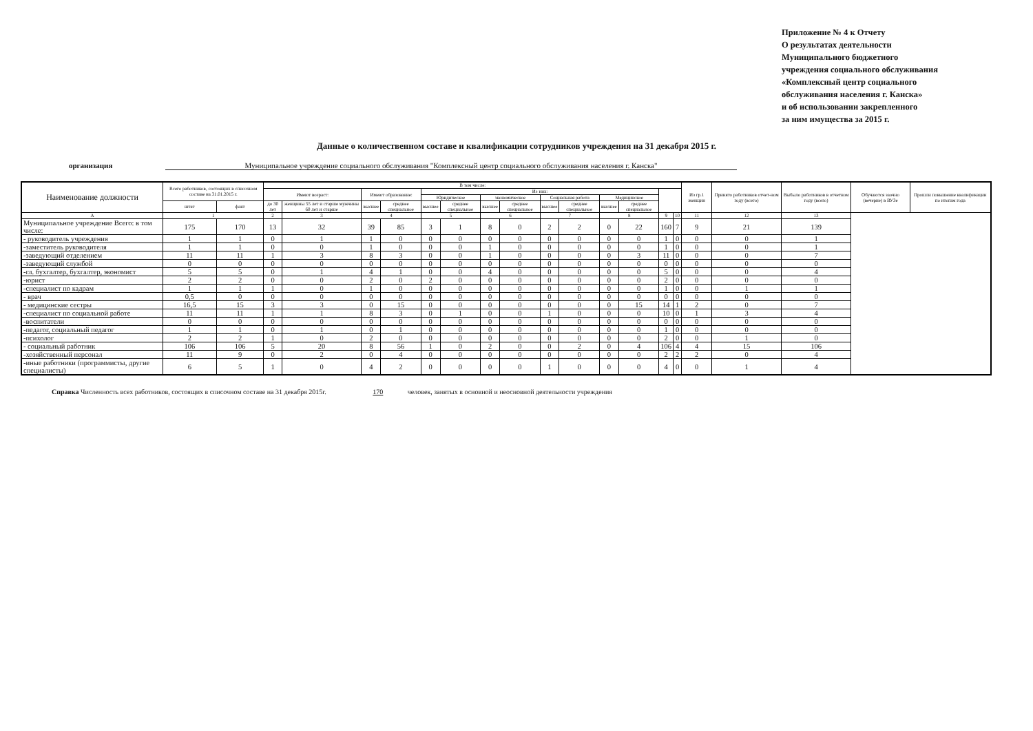Приложение № 4 к Отчету
О результатах деятельности
Муниципального бюджетного
учреждения социального обслуживания
«Комплексный центр социального
обслуживания населения г. Канска»
и об использовании закрепленного
за ним имущества за 2015 г.
Данные о количественном составе и квалификации сотрудников учреждения на 31 декабря 2015 г.
организация Муниципальное учреждение социального обслуживания "Комплексный центр социального обслуживания населения г. Канска"
| Наименование должности | Всего работников, состоящих в списочном составе на 31.01.2015 г. | | В том числе: | | | | | | | | | | | | | | Из гр.1 женщин | Принято работников отчет-ном году (всего) | Выбыло работников в отчетном году (всего) | Обучаются заочно (вечерне) в ВУЗе | Прошли повышение квалификации по итогам года |
| --- | --- | --- | --- | --- | --- | --- | --- | --- | --- | --- | --- | --- | --- | --- | --- | --- | --- | --- | --- | --- | --- |
| | | | Имеют возраст: | | Имеют образование: | | Из них: | | | | | | | | | | | | | | |
| | | | | | | | Юридическое | | экономическое | | Социальная работа | | Медицинское | | | | | | | | |
| | штат | факт | до 30 лет | женщины 55 лет и старше мужчины 60 лет и старше | высшее | среднее специальное | высшее | среднее специальное | высшее | среднее специальное | высшее | среднее специальное | высшее | среднее специальное | | | | | | | |
| А | 1 | | 2 | 3 | 4 | | 5 | | 6 | | 7 | | 8 | | 9 | 10 | 11 | 12 | 13 | | |
| Муниципальное учреждение Всего: в том числе: | 175 | 170 | 13 | 32 | 39 | 85 | 3 | 1 | 8 | 0 | 2 | 2 | 0 | 22 | 160 | 7 | 9 | 21 | 139 | | |
| - руководитель учреждения | 1 | 1 | 0 | 1 | 1 | 0 | 0 | 0 | 0 | 0 | 0 | 0 | 0 | 0 | 1 | 0 | 0 | 0 | 1 | | |
| -заместитель руководителя | 1 | 1 | 0 | 0 | 1 | 0 | 0 | 0 | 1 | 0 | 0 | 0 | 0 | 0 | 1 | 0 | 0 | 0 | 1 | | |
| -заведующий отделением | 11 | 11 | 1 | 3 | 8 | 3 | 0 | 0 | 1 | 0 | 0 | 0 | 0 | 3 | 11 | 0 | 0 | 0 | 7 | | |
| -заведующий службой | 0 | 0 | 0 | 0 | 0 | 0 | 0 | 0 | 0 | 0 | 0 | 0 | 0 | 0 | 0 | 0 | 0 | 0 | 0 | | |
| -гл. бухгалтер, бухгалтер, экономист | 5 | 5 | 0 | 1 | 4 | 1 | 0 | 0 | 4 | 0 | 0 | 0 | 0 | 0 | 5 | 0 | 0 | 0 | 4 | | |
| -юрист | 2 | 2 | 0 | 0 | 2 | 0 | 2 | 0 | 0 | 0 | 0 | 0 | 0 | 0 | 2 | 0 | 0 | 0 | 0 | | |
| -специалист по кадрам | 1 | 1 | 1 | 0 | 1 | 0 | 0 | 0 | 0 | 0 | 0 | 0 | 0 | 0 | 1 | 0 | 0 | 1 | 1 | | |
| - врач | 0,5 | 0 | 0 | 0 | 0 | 0 | 0 | 0 | 0 | 0 | 0 | 0 | 0 | 0 | 0 | 0 | 0 | 0 | 0 | | |
| - медицинские сестры | 16,5 | 15 | 3 | 3 | 0 | 15 | 0 | 0 | 0 | 0 | 0 | 0 | 0 | 15 | 14 | 1 | 2 | 0 | 7 | | |
| -специалист по социальной работе | 11 | 11 | 1 | 1 | 8 | 3 | 0 | 1 | 0 | 0 | 1 | 0 | 0 | 0 | 10 | 0 | 1 | 3 | 4 | | |
| -воспитатели | 0 | 0 | 0 | 0 | 0 | 0 | 0 | 0 | 0 | 0 | 0 | 0 | 0 | 0 | 0 | 0 | 0 | 0 | 0 | | |
| -педагог, социальный педагог | 1 | 1 | 0 | 1 | 0 | 1 | 0 | 0 | 0 | 0 | 0 | 0 | 0 | 0 | 1 | 0 | 0 | 0 | 0 | | |
| -психолог | 2 | 2 | 1 | 0 | 2 | 0 | 0 | 0 | 0 | 0 | 0 | 0 | 0 | 0 | 2 | 0 | 0 | 1 | 0 | | |
| - социальный работник | 106 | 106 | 5 | 20 | 8 | 56 | 1 | 0 | 2 | 0 | 0 | 2 | 0 | 4 | 106 | 4 | 4 | 15 | 106 | | |
| -хозяйственный персонал | 11 | 9 | 0 | 2 | 0 | 4 | 0 | 0 | 0 | 0 | 0 | 0 | 0 | 0 | 2 | 2 | 2 | 0 | 4 | | |
| -иные работники (программисты, другие специалисты) | 6 | 5 | 1 | 0 | 4 | 2 | 0 | 0 | 0 | 0 | 1 | 0 | 0 | 0 | 4 | 0 | 0 | 1 | 4 | | |
Справка Численность всех работников, состоящих в списочном составе на 31 декабря 2015г. 170 человек, занятых в основной и неосновной деятельности учреждения